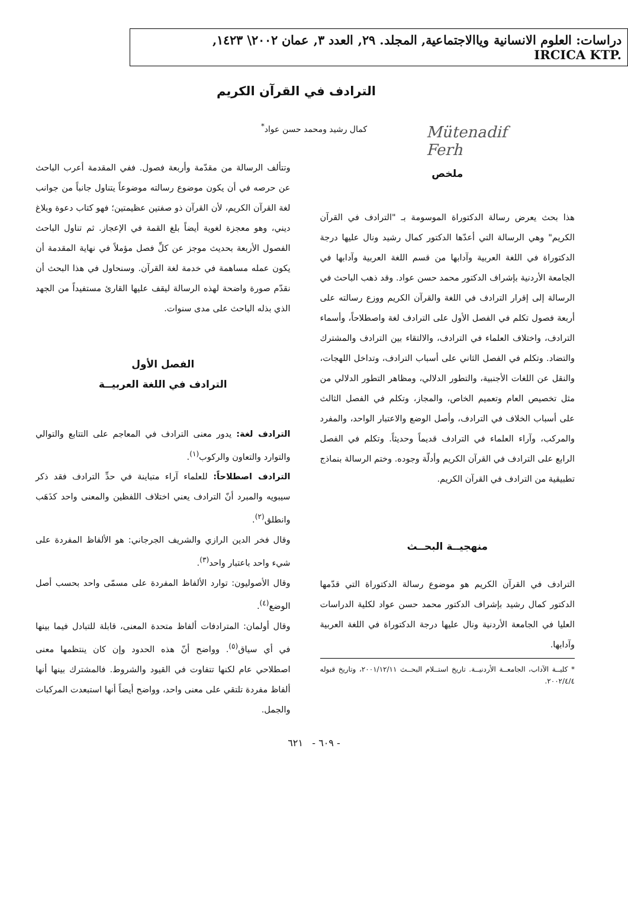دراسات: العلوم الانسانية وياالاجتماعية, المجلد. ٢٩, العدد ٣, عمان ٢٠٠٢\ ١٤٢٣,
IRCICA KTP.
Mütenadif
Ferh
الترادف في القرآن الكريم
كمال رشيد ومحمد حسن عواد<sup>*</sup>
ملخص
هذا بحث يعرض رسالة الدكتوراة الموسومة بـ "الترادف في القرآن الكريم" وهي الرسالة التي أعدّها الدكتور كمال رشيد ونال عليها درجة الدكتوراة في اللغة العربية وآدابها من قسم اللغة العربية وآدابها في الجامعة الأردنية بإشراف الدكتور محمد حسن عواد. وقد ذهب الباحث في الرسالة إلى إقرار الترادف في اللغة والقرآن الكريم ووزع رسالته على أربعة فصول تكلم في الفصل الأول على الترادف لغة واصطلاحاً، وأسماء الترادف، واختلاف العلماء في الترادف، والالتقاء بين الترادف والمشترك والتضاد. وتكلم في الفصل الثاني على أسباب الترادف، وتداخل اللهجات، والنقل عن اللغات الأجنبية، والتطور الدلالي، ومظاهر التطور الدلالي من مثل تخصيص العام وتعميم الخاص، والمجاز، وتكلم في الفصل الثالث على أسباب الخلاف في الترادف، وأصل الوضع والاعتبار الواحد، والمفرد والمركب، وآراء العلماء في الترادف قديماً وحديثاً. وتكلم في الفصل الرابع على الترادف في القرآن الكريم وأدلّة وجوده. وختم الرسالة بنماذج تطبيقية من الترادف في القرآن الكريم.
منهجيــة البحــث
الترادف في القرآن الكريم هو موضوع رسالة الدكتوراة التي قدّمها الدكتور كمال رشيد بإشراف الدكتور محمد حسن عواد لكلية الدراسات العليا في الجامعة الأردنية ونال عليها درجة الدكتوراة في اللغة العربية وآدابها.
* كليــة الآداب، الجامعــة الأردنيــة. تاريخ استــلام البحــث ٢٠٠١/١٢/١١، وتاريخ قبوله ٢٠٠٢/٤/٤.
وتتألف الرسالة من مقدّمة وأربعة فصول. ففي المقدمة أعرب الباحث عن حرصه في أن يكون موضوع رسالته موضوعاً يتناول جانباً من جوانب لغة القرآن الكريم، لأن القرآن ذو صفتين عظيمتين؛ فهو كتاب دعوة وبلاغ ديني، وهو معجزة لغوية أيضاً بلغ القمة في الإعجاز. ثم تناول الباحث الفصول الأربعة بحديث موجز عن كلِّ فصل مؤملاً في نهاية المقدمة أن يكون عمله مساهمة في خدمة لغة القرآن. وسنحاول في هذا البحث أن نقدّم صورة واضحة لهذه الرسالة ليقف عليها القارئ مستفيداً من الجهد الذي بذله الباحث على مدى سنوات.
الفصل الأول
الترادف في اللغة العربيــة
الترادف لغة: يدور معنى الترادف في المعاجم على التتابع والتوالي والتوارد والتعاون والركوب<sup>(١)</sup>.
الترادف اصطلاحاً: للعلماء آراء متباينة في حدِّ الترادف فقد ذكر سيبويه والمبرد أنّ الترادف يعني اختلاف اللفظين والمعنى واحد كذَهَب وانطلق<sup>(٢)</sup>.
وقال فخر الدين الرازي والشريف الجرجاني: هو الألفاظ المفردة على شيء واحد باعتبار واحد<sup>(٣)</sup>.
وقال الأصوليون: توارد الألفاظ المفردة على مسمّى واحد بحسب أصل الوضع<sup>(٤)</sup>.
وقال أولمان: المترادفات ألفاظ متحدة المعنى، قابلة للتبادل فيما بينها في أي سياق<sup>(٥)</sup>. وواضح أنّ هذه الحدود وإن كان ينتظمها معنى اصطلاحي عام لكنها تتفاوت في القيود والشروط. فالمشترك بينها أنها ألفاظ مفردة تلتقي على معنى واحد، وواضح أيضاً أنها استبعدت المركبات والجمل.
- ٦٠٩ - ٦٢١